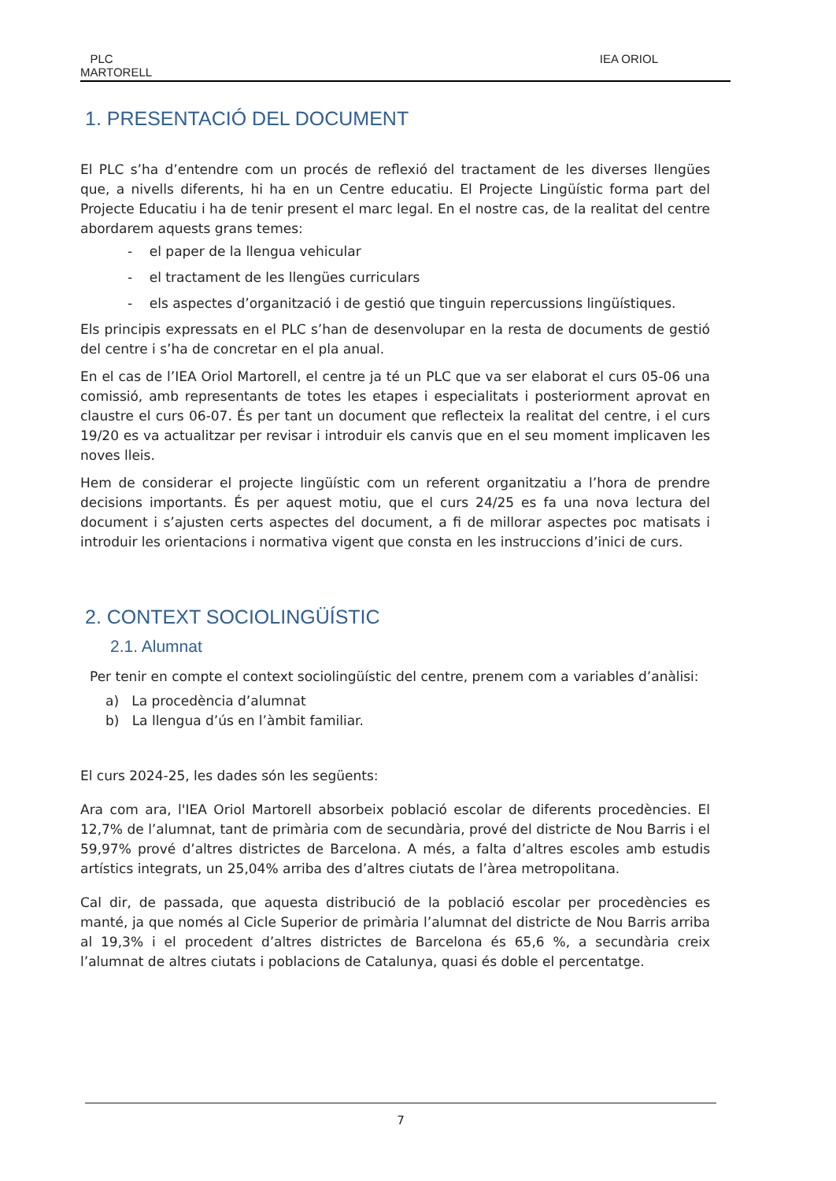PLC
MARTORELL
IEA ORIOL
1. PRESENTACIÓ DEL DOCUMENT
El PLC s’ha d’entendre com un procés de reflexió del tractament de les diverses llengües que, a nivells diferents, hi ha en un Centre educatiu. El Projecte Lingüístic forma part del Projecte Educatiu i ha de tenir present el marc legal. En el nostre cas, de la realitat del centre abordarem aquests grans temes:
- el paper de la llengua vehicular
- el tractament de les llengües curriculars
- els aspectes d’organització i de gestió que tinguin repercussions lingüístiques.
Els principis expressats en el PLC s’han de desenvolupar en la resta de documents de gestió del centre i s’ha de concretar en el pla anual.
En el cas de l’IEA Oriol Martorell, el centre ja té un PLC que va ser elaborat el curs 05-06 una comissió, amb representants de totes les etapes i especialitats i posteriorment aprovat en claustre el curs 06-07. És per tant un document que reflecteix la realitat del centre, i el curs 19/20 es va actualitzar per revisar i introduir els canvis que en el seu moment implicaven les noves lleis.
Hem de considerar el projecte lingüístic com un referent organitzatiu a l’hora de prendre decisions importants. És per aquest motiu, que el curs 24/25 es fa una nova lectura del document i s’ajusten certs aspectes del document, a fi de millorar aspectes poc matisats i introduir les orientacions i normativa vigent que consta en les instruccions d’inici de curs.
2. CONTEXT SOCIOLINGÜÍSTIC
2.1. Alumnat
Per tenir en compte el context sociolingüístic del centre, prenem com a variables d’anàlisi:
a) La procedència d’alumnat
b) La llengua d’ús en l’àmbit familiar.
El curs 2024-25, les dades són les següents:
Ara com ara, l'IEA Oriol Martorell absorbeix població escolar de diferents procedències. El 12,7% de l’alumnat, tant de primària com de secundària, prové del districte de Nou Barris i el 59,97% prové d’altres districtes de Barcelona. A més, a falta d’altres escoles amb estudis artístics integrats, un 25,04% arriba des d’altres ciutats de l’àrea metropolitana.
Cal dir, de passada, que aquesta distribució de la població escolar per procedències es manté, ja que només al Cicle Superior de primària l’alumnat del districte de Nou Barris arriba al 19,3% i el procedent d’altres districtes de Barcelona és 65,6 %, a secundària creix l’alumnat de altres ciutats i poblacions de Catalunya, quasi és doble el percentatge.
7